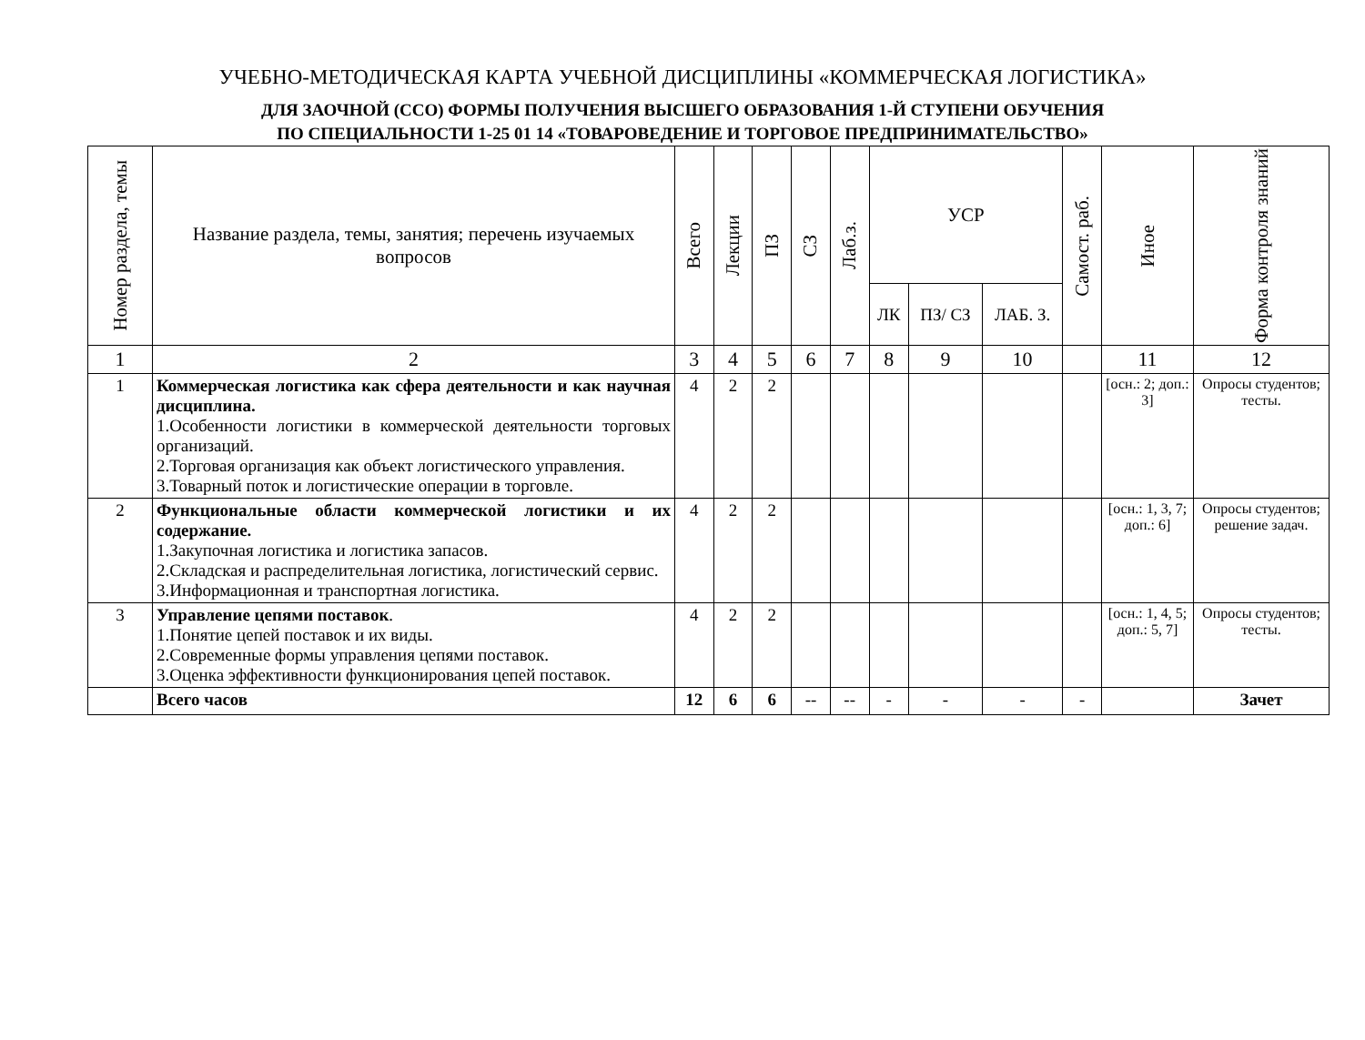УЧЕБНО-МЕТОДИЧЕСКАЯ КАРТА УЧЕБНОЙ ДИСЦИПЛИНЫ «КОММЕРЧЕСКАЯ ЛОГИСТИКА»
ДЛЯ ЗАОЧНОЙ (ССО) ФОРМЫ ПОЛУЧЕНИЯ ВЫСШЕГО ОБРАЗОВАНИЯ 1-Й СТУПЕНИ ОБУЧЕНИЯ
ПО СПЕЦИАЛЬНОСТИ 1-25 01 14 «ТОВАРОВЕДЕНИЕ И ТОРГОВОЕ ПРЕДПРИНИМАТЕЛЬСТВО»
| Номер раздела, темы | Название раздела, темы, занятия; перечень изучаемых вопросов | Всего | Лекции | ПЗ | СЗ | Лаб.з. | УСР | | | Самост. раб. | Иное | Форма контроля знаний |
| --- | --- | --- | --- | --- | --- | --- | --- | --- | --- | --- | --- | --- |
| | | | | | | | ЛК | ПЗ/ СЗ | ЛАБ. З. | | | |
| 1 | 2 | 3 | 4 | 5 | 6 | 7 | 8 | 9 | 10 | | 11 | 12 |
| 1 | Коммерческая логистика как сфера деятельности и как научная дисциплина. 1.Особенности логистики в коммерческой деятельности торговых организаций. 2.Торговая организация как объект логистического управления. 3.Товарный поток и логистические операции в торговле. | 4 | 2 | 2 | | | | | | | [осн.: 2; доп.: 3] | Опросы студентов; тесты. |
| 2 | Функциональные области коммерческой логистики и их содержание. 1.Закупочная логистика и логистика запасов. 2.Складская и распределительная логистика, логистический сервис. 3.Информационная и транспортная логистика. | 4 | 2 | 2 | | | | | | | [осн.: 1, 3, 7; доп.: 6] | Опросы студентов; решение задач. |
| 3 | Управление цепями поставок . 1.Понятие цепей поставок и их виды. 2.Современные формы управления цепями поставок. 3.Оценка эффективности функционирования цепей поставок. | 4 | 2 | 2 | | | | | | | [осн.: 1, 4, 5; доп.: 5, 7] | Опросы студентов; тесты. |
| | Всего часов | 12 | 6 | 6 | -- | -- | - | - | - | - | | Зачет |